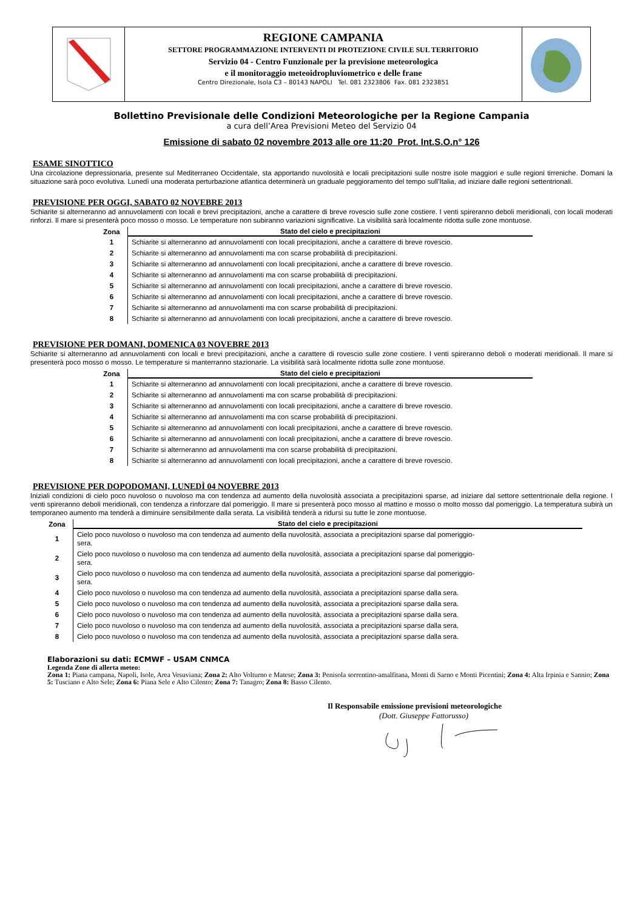REGIONE CAMPANIA
SETTORE PROGRAMMAZIONE INTERVENTI DI PROTEZIONE CIVILE SUL TERRITORIO
Servizio 04 - Centro Funzionale per la previsione meteorologica
e il monitoraggio meteoidropluviometrico e delle frane
Centro Direzionale, Isola C3 – 80143 NAPOLI Tel. 081 2323806 Fax. 081 2323851
Bollettino Previsionale delle Condizioni Meteorologiche per la Regione Campania
a cura dell’Area Previsioni Meteo del Servizio 04
Emissione di sabato 02 novembre 2013 alle ore 11:20 Prot. Int.S.O.n° 126
ESAME SINOTTICO
Una circolazione depressionaria, presente sul Mediterraneo Occidentale, sta apportando nuvolosità e locali precipitazioni sulle nostre isole maggiori e sulle regioni tirreniche. Domani la situazione sarà poco evolutiva. Lunedì una moderata perturbazione atlantica determinerà un graduale peggioramento del tempo sull’Italia, ad iniziare dalle regioni settentrionali.
PREVISIONE PER OGGI, SABATO 02 NOVEBRE 2013
Schiarite si alterneranno ad annuvolamenti con locali e brevi precipitazioni, anche a carattere di breve rovescio sulle zone costiere. I venti spireranno deboli meridionali, con locali moderati rinforzi. Il mare si presenterà poco mosso o mosso. Le temperature non subiranno variazioni significative. La visibilità sarà localmente ridotta sulle zone montuose.
| Zona | Stato del cielo e precipitazioni |
| --- | --- |
| 1 | Schiarite si alterneranno ad annuvolamenti con locali precipitazioni, anche a carattere di breve rovescio. |
| 2 | Schiarite si alterneranno ad annuvolamenti ma con scarse probabilità di precipitazioni. |
| 3 | Schiarite si alterneranno ad annuvolamenti con locali precipitazioni, anche a carattere di breve rovescio. |
| 4 | Schiarite si alterneranno ad annuvolamenti ma con scarse probabilità di precipitazioni. |
| 5 | Schiarite si alterneranno ad annuvolamenti con locali precipitazioni, anche a carattere di breve rovescio. |
| 6 | Schiarite si alterneranno ad annuvolamenti con locali precipitazioni, anche a carattere di breve rovescio. |
| 7 | Schiarite si alterneranno ad annuvolamenti ma con scarse probabilità di precipitazioni. |
| 8 | Schiarite si alterneranno ad annuvolamenti con locali precipitazioni, anche a carattere di breve rovescio. |
PREVISIONE PER DOMANI, DOMENICA 03 NOVEBRE 2013
Schiarite si alterneranno ad annuvolamenti con locali e brevi precipitazioni, anche a carattere di rovescio sulle zone costiere. I venti spireranno deboli o moderati meridionali. Il mare si presenterà poco mosso o mosso. Le temperature si manterranno stazionarie. La visibilità sarà localmente ridotta sulle zone montuose.
| Zona | Stato del cielo e precipitazioni |
| --- | --- |
| 1 | Schiarite si alterneranno ad annuvolamenti con locali precipitazioni, anche a carattere di breve rovescio. |
| 2 | Schiarite si alterneranno ad annuvolamenti ma con scarse probabilità di precipitazioni. |
| 3 | Schiarite si alterneranno ad annuvolamenti con locali precipitazioni, anche a carattere di breve rovescio. |
| 4 | Schiarite si alterneranno ad annuvolamenti ma con scarse probabilità di precipitazioni. |
| 5 | Schiarite si alterneranno ad annuvolamenti con locali precipitazioni, anche a carattere di breve rovescio. |
| 6 | Schiarite si alterneranno ad annuvolamenti con locali precipitazioni, anche a carattere di breve rovescio. |
| 7 | Schiarite si alterneranno ad annuvolamenti ma con scarse probabilità di precipitazioni. |
| 8 | Schiarite si alterneranno ad annuvolamenti con locali precipitazioni, anche a carattere di breve rovescio. |
PREVISIONE PER DOPODOMANI, LUNEDÌ 04 NOVEBRE 2013
Iniziali condizioni di cielo poco nuvoloso o nuvoloso ma con tendenza ad aumento della nuvolosità associata a precipitazioni sparse, ad iniziare dal settore settentrionale della regione. I venti spireranno deboli meridionali, con tendenza a rinforzare dal pomeriggio. Il mare si presenterà poco mosso al mattino e mosso o molto mosso dal pomeriggio. La temperatura subirà un temporaneo aumento ma tenderà a diminuire sensibilmente dalla serata. La visibilità tenderà a ridursi su tutte le zone montuose.
| Zona | Stato del cielo e precipitazioni |
| --- | --- |
| 1 | Cielo poco nuvoloso o nuvoloso ma con tendenza ad aumento della nuvolosità, associata a precipitazioni sparse dal pomeriggio- sera. |
| 2 | Cielo poco nuvoloso o nuvoloso ma con tendenza ad aumento della nuvolosità, associata a precipitazioni sparse dal pomeriggio- sera. |
| 3 | Cielo poco nuvoloso o nuvoloso ma con tendenza ad aumento della nuvolosità, associata a precipitazioni sparse dal pomeriggio- sera. |
| 4 | Cielo poco nuvoloso o nuvoloso ma con tendenza ad aumento della nuvolosità, associata a precipitazioni sparse dalla sera. |
| 5 | Cielo poco nuvoloso o nuvoloso ma con tendenza ad aumento della nuvolosità, associata a precipitazioni sparse dalla sera. |
| 6 | Cielo poco nuvoloso o nuvoloso ma con tendenza ad aumento della nuvolosità, associata a precipitazioni sparse dalla sera. |
| 7 | Cielo poco nuvoloso o nuvoloso ma con tendenza ad aumento della nuvolosità, associata a precipitazioni sparse dalla sera. |
| 8 | Cielo poco nuvoloso o nuvoloso ma con tendenza ad aumento della nuvolosità, associata a precipitazioni sparse dalla sera. |
Elaborazioni su dati: ECMWF – USAM CNMCA
Legenda Zone di allerta meteo:
Zona 1: Piana campana, Napoli, Isole, Area Vesuviana; Zona 2: Alto Volturno e Matese; Zona 3: Penisola sorrentino-amalfitana, Monti di Sarno e Monti Picentini; Zona 4: Alta Irpinia e Sannio; Zona 5: Tusciano e Alto Sele; Zona 6: Piana Sele e Alto Cilento; Zona 7: Tanagro; Zona 8: Basso Cilento.
Il Responsabile emissione previsioni meteorologiche
(Dott. Giuseppe Fattorusso)